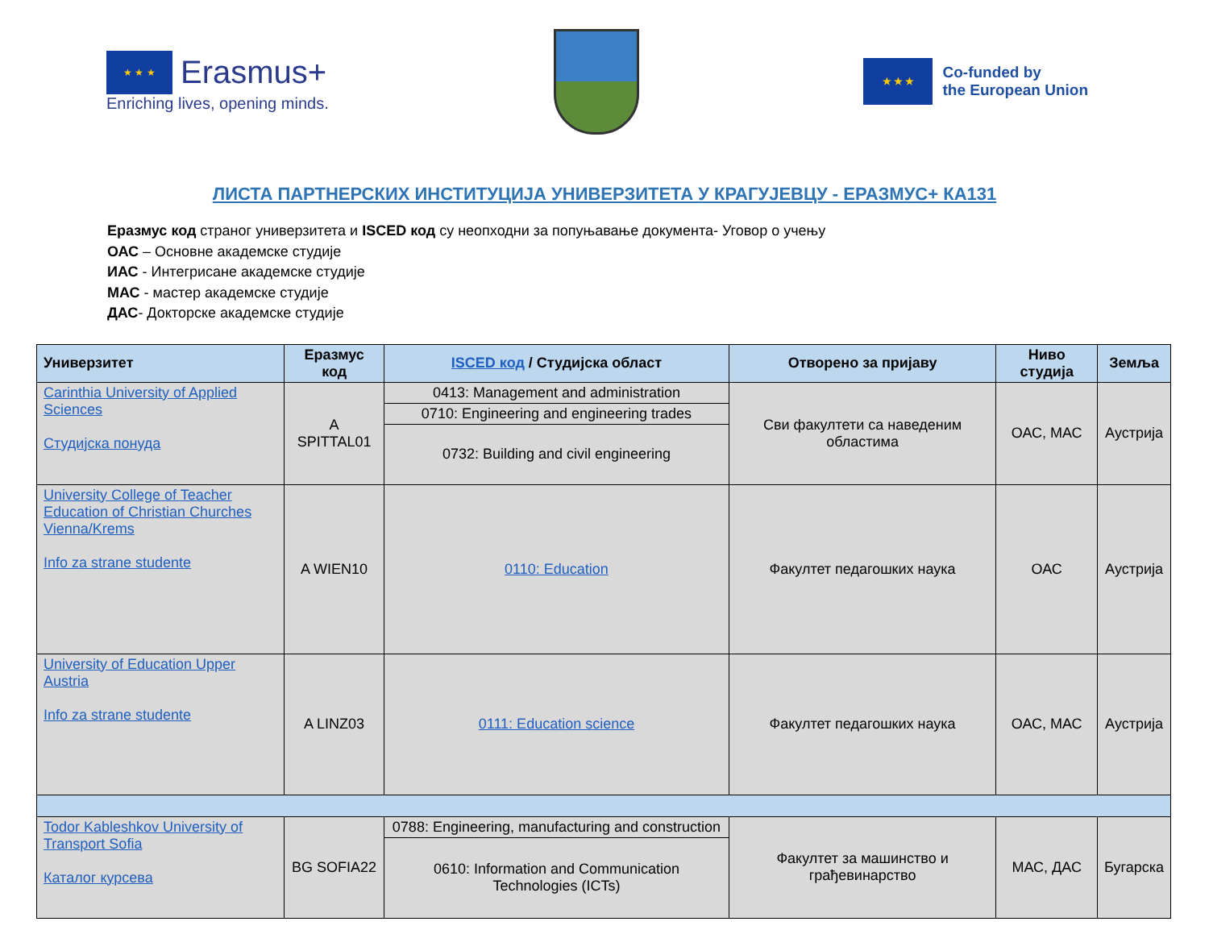★ ★ ★ Erasmus+
Enriching lives, opening minds.
★ ★ ★
Co-funded by
the European Union
ЛИСТА ПАРТНЕРСКИХ ИНСТИТУЦИЈА УНИВЕРЗИТЕТА У КРАГУЈЕВЦУ - ЕРАЗМУС+ КА131
Еразмус код страног универзитета и ISCED код су неопходни за попуњавање документа- Уговор о учењу
ОАС – Основне академске студије
ИАС - Интегрисане академске студије
МАС - мастер академске студије
ДАС- Докторске академске студије
| Универзитет | Еразмус код | ISCED код / Студијска област | Отворено за пријаву | Ниво студија | Земља |
| --- | --- | --- | --- | --- | --- |
| Carinthia University of Applied Sciences Студијска понуда | A SPITTAL01 | 0413: Management and administration | Сви факултети са наведеним областима | ОАС, МАС | Аустрија |
| | | 0710: Engineering and engineering trades | | | |
| | | 0732: Building and civil engineering | | | |
| University College of Teacher Education of Christian Churches Vienna/Krems Info za strane studente | A WIEN10 | 0110: Education | Факултет педагошких наука | ОАС | Аустрија |
| University of Education Upper Austria Info za strane studente | A LINZ03 | 0111: Education science | Факултет педагошких наука | ОАС, МАС | Аустрија |
| Todor Kableshkov University of Transport Sofia Каталог курсева | BG SOFIA22 | 0788: Engineering, manufacturing and construction | Факултет за машинство и грађевинарство | МАС, ДАС | Бугарска |
| | | 0610: Information and Communication Technologies (ICTs) | | | |